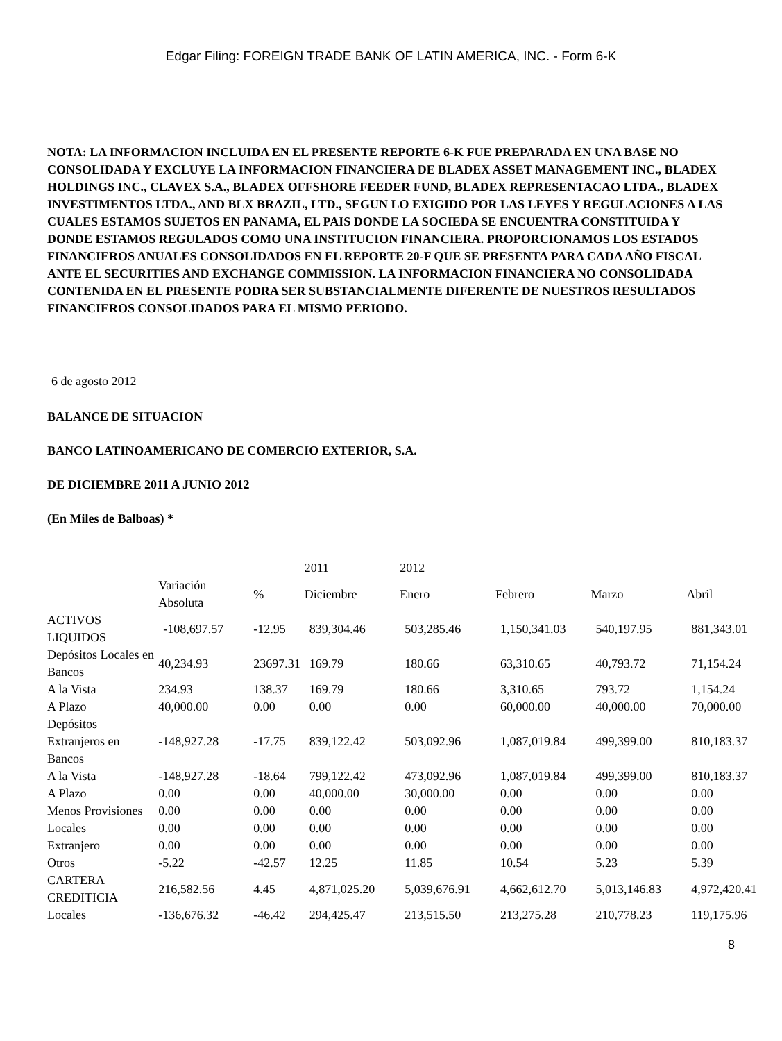Edgar Filing: FOREIGN TRADE BANK OF LATIN AMERICA, INC. - Form 6-K
NOTA: LA INFORMACION INCLUIDA EN EL PRESENTE REPORTE 6-K FUE PREPARADA EN UNA BASE NO CONSOLIDADA Y EXCLUYE LA INFORMACION FINANCIERA DE BLADEX ASSET MANAGEMENT INC., BLADEX HOLDINGS INC., CLAVEX S.A., BLADEX OFFSHORE FEEDER FUND, BLADEX REPRESENTACAO LTDA., BLADEX INVESTIMENTOS LTDA., AND BLX BRAZIL, LTD., SEGUN LO EXIGIDO POR LAS LEYES Y REGULACIONES A LAS CUALES ESTAMOS SUJETOS EN PANAMA, EL PAIS DONDE LA SOCIEDA SE ENCUENTRA CONSTITUIDA Y DONDE ESTAMOS REGULADOS COMO UNA INSTITUCION FINANCIERA. PROPORCIONAMOS LOS ESTADOS FINANCIEROS ANUALES CONSOLIDADOS EN EL REPORTE 20-F QUE SE PRESENTA PARA CADA AÑO FISCAL ANTE EL SECURITIES AND EXCHANGE COMMISSION. LA INFORMACION FINANCIERA NO CONSOLIDADA CONTENIDA EN EL PRESENTE PODRA SER SUBSTANCIALMENTE DIFERENTE DE NUESTROS RESULTADOS FINANCIEROS CONSOLIDADOS PARA EL MISMO PERIODO.
6 de agosto 2012
BALANCE DE SITUACION
BANCO LATINOAMERICANO DE COMERCIO EXTERIOR, S.A.
DE DICIEMBRE 2011 A JUNIO 2012
(En Miles de Balboas) *
| | | | 2011 | 2012 | | | |
| | Variación Absoluta | % | Diciembre | Enero | Febrero | Marzo | Abril |
| ACTIVOS LIQUIDOS | -108,697.57 | -12.95 | 839,304.46 | 503,285.46 | 1,150,341.03 | 540,197.95 | 881,343.01 |
| Depósitos Locales en Bancos | 40,234.93 | 23697.31 | 169.79 | 180.66 | 63,310.65 | 40,793.72 | 71,154.24 |
| A la Vista | 234.93 | 138.37 | 169.79 | 180.66 | 3,310.65 | 793.72 | 1,154.24 |
| A Plazo | 40,000.00 | 0.00 | 0.00 | 0.00 | 60,000.00 | 40,000.00 | 70,000.00 |
| Depósitos Extranjeros en Bancos | -148,927.28 | -17.75 | 839,122.42 | 503,092.96 | 1,087,019.84 | 499,399.00 | 810,183.37 |
| A la Vista | -148,927.28 | -18.64 | 799,122.42 | 473,092.96 | 1,087,019.84 | 499,399.00 | 810,183.37 |
| A Plazo | 0.00 | 0.00 | 40,000.00 | 30,000.00 | 0.00 | 0.00 | 0.00 |
| Menos Provisiones | 0.00 | 0.00 | 0.00 | 0.00 | 0.00 | 0.00 | 0.00 |
| Locales | 0.00 | 0.00 | 0.00 | 0.00 | 0.00 | 0.00 | 0.00 |
| Extranjero | 0.00 | 0.00 | 0.00 | 0.00 | 0.00 | 0.00 | 0.00 |
| Otros | -5.22 | -42.57 | 12.25 | 11.85 | 10.54 | 5.23 | 5.39 |
| CARTERA CREDITICIA | 216,582.56 | 4.45 | 4,871,025.20 | 5,039,676.91 | 4,662,612.70 | 5,013,146.83 | 4,972,420.41 |
| Locales | -136,676.32 | -46.42 | 294,425.47 | 213,515.50 | 213,275.28 | 210,778.23 | 119,175.96 |
8